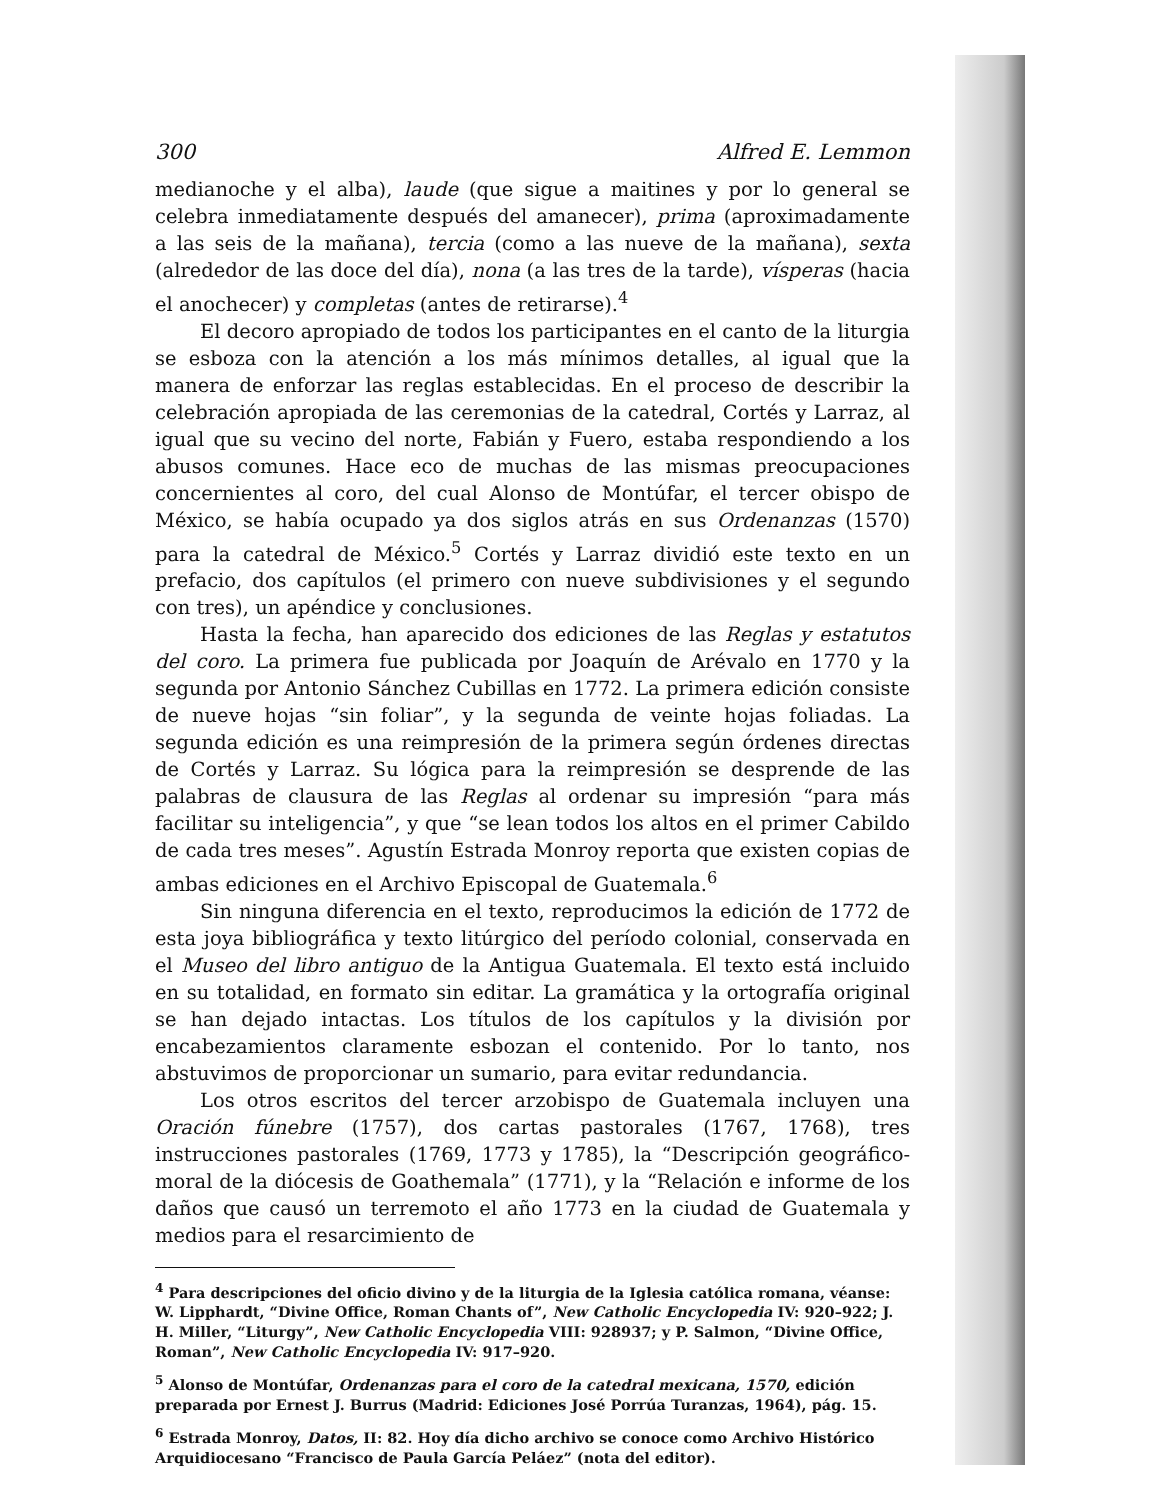300 Alfred E. Lemmon
medianoche y el alba), laude (que sigue a maitines y por lo general se celebra inmediatamente después del amanecer), prima (aproximadamente a las seis de la mañana), tercia (como a las nueve de la mañana), sexta (alrededor de las doce del día), nona (a las tres de la tarde), vísperas (hacia el anochecer) y completas (antes de retirarse).<sup>4</sup>
El decoro apropiado de todos los participantes en el canto de la liturgia se esboza con la atención a los más mínimos detalles, al igual que la manera de enforzar las reglas establecidas. En el proceso de describir la celebración apropiada de las ceremonias de la catedral, Cortés y Larraz, al igual que su vecino del norte, Fabián y Fuero, estaba respondiendo a los abusos comunes. Hace eco de muchas de las mismas preocupaciones concernientes al coro, del cual Alonso de Montúfar, el tercer obispo de México, se había ocupado ya dos siglos atrás en sus Ordenanzas (1570) para la catedral de México.<sup>5</sup> Cortés y Larraz dividió este texto en un prefacio, dos capítulos (el primero con nueve subdivisiones y el segundo con tres), un apéndice y conclusiones.
Hasta la fecha, han aparecido dos ediciones de las Reglas y estatutos del coro. La primera fue publicada por Joaquín de Arévalo en 1770 y la segunda por Antonio Sánchez Cubillas en 1772. La primera edición consiste de nueve hojas “sin foliar”, y la segunda de veinte hojas foliadas. La segunda edición es una reimpresión de la primera según órdenes directas de Cortés y Larraz. Su lógica para la reimpresión se desprende de las palabras de clausura de las Reglas al ordenar su impresión “para más facilitar su inteligencia”, y que “se lean todos los altos en el primer Cabildo de cada tres meses”. Agustín Estrada Monroy reporta que existen copias de ambas ediciones en el Archivo Episcopal de Guatemala.<sup>6</sup>
Sin ninguna diferencia en el texto, reproducimos la edición de 1772 de esta joya bibliográfica y texto litúrgico del período colonial, conservada en el Museo del libro antiguo de la Antigua Guatemala. El texto está incluido en su totalidad, en formato sin editar. La gramática y la ortografía original se han dejado intactas. Los títulos de los capítulos y la división por encabezamientos claramente esbozan el contenido. Por lo tanto, nos abstuvimos de proporcionar un sumario, para evitar redundancia.
Los otros escritos del tercer arzobispo de Guatemala incluyen una Oración fúnebre (1757), dos cartas pastorales (1767, 1768), tres instrucciones pastorales (1769, 1773 y 1785), la “Descripción geográfico-moral de la diócesis de Goathemala” (1771), y la “Relación e informe de los daños que causó un terremoto el año 1773 en la ciudad de Guatemala y medios para el resarcimiento de
<sup>4</sup> Para descripciones del oficio divino y de la liturgia de la Iglesia católica romana, véanse: W. Lipphardt, “Divine Office, Roman Chants of”, New Catholic Encyclopedia IV: 920–922; J. H. Miller, “Liturgy”, New Catholic Encyclopedia VIII: 928937; y P. Salmon, “Divine Office, Roman”, New Catholic Encyclopedia IV: 917–920.
<sup>5</sup> Alonso de Montúfar, Ordenanzas para el coro de la catedral mexicana, 1570, edición preparada por Ernest J. Burrus (Madrid: Ediciones José Porrúa Turanzas, 1964), pág. 15.
<sup>6</sup> Estrada Monroy, Datos, II: 82. Hoy día dicho archivo se conoce como Archivo Histórico Arquidiocesano “Francisco de Paula García Peláez” (nota del editor).